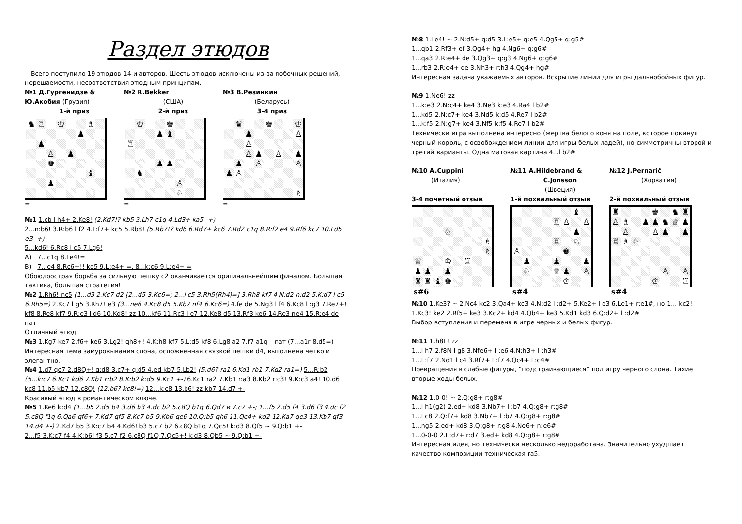Раздел этюдов
Всего поступило 19 этюдов 14-и авторов. Шесть этюдов исключены из-за побочных решений, нерешаемости, несоответствия этюдным принципам.
№1 Д.Гургенидзе & Ю.Акобия (Грузия)
1-й приз
№2 R.Bekker
(США)
2-й приз
№3 В.Резинкин
(Беларусь)
3-4 приз
| ♞ | ♖ | | ♔ | | | ♗ | |
| | | | | | ♟ | | |
| | ♟ | | | | | | |
| | | ♙ | | ♟ | | | |
| | | ♚ | | | | | |
| | | | | | | ♝ | |
| | | ♟ | | | | | |
=
| | ♔ | | | ♚ | | | |
| | | | ♟ | ♝ | | | |
| ♖ | | | | | | | |
| | | | ♟ | ♟ | | | |
| | ♞ | | | | | | |
| | | | | | ♙ | | |
| | | | | | ♘ | | |
=
| | ♛ | | | ♚ | | | ♔ |
| | | ♟ | | | | | ♙ |
| | | ♙ | | | | | |
| | | ♙ | ♟ | | ♙ | | ♟ |
| | ♟ | | ♙ | | | | ♙ |
| ♟ | ♙ | | | | | | |
| | | | | | | | ♗ |
=
№1 1.cb l h4+ 2.Ke8! (2.Kd7!? kb5 3.Lh7 c1q 4.Ld3+ ka5 -+)
2...n:b6! 3.R:b6 l f2 4.L:f7+ kc5 5.Rb8! (5.Rb7!? kd6 6.Rd7+ kc6 7.Rd2 c1q 8.R:f2 e4 9.Rf6 kc7 10.Ld5 e3 -+)
5...kd6! 6.Rc8 l c5 7.Lg6!
A) 7...c1q 8.Le4!=
B) 7...e4 8.Rc6+!! kd5 9.L:e4+ =, 8...k:c6 9.L:e4+ =
Обоюдоострая борьба за сильную пешку c2 оканчивается оригинальнейшим финалом. Большая тактика, большая стратегия!
№2 1.Rh6! nc5 (1...d3 2.Kc7 d2 [2...d5 3.Kc6=; 2...l c5 3.Rh5(Rh4)=] 3.Rh8 kf7 4.N:d2 n:d2 5.K:d7 l c5 6.Rh5=) 2.Kc7 l g5 3.Rh7! e3 (3...ne6 4.Kc8 d5 5.Kb7 nf4 6.Kc6=) 4.fe de 5.Ng3 l f4 6.Kc8 l :g3 7.Re7+! kf8 8.Re8 kf7 9.R:e3 l d6 10.Kd8! zz 10...kf6 11.Rc3 l e7 12.Ke8 d5 13.Rf3 ke6 14.Re3 ne4 15.R:e4 de – пат
Отличный этюд
№3 1.Kg7 ke7 2.f6+ ke6 3.Lg2! qh8+! 4.K:h8 kf7 5.L:d5 kf8 6.Lg8 a2 7.f7 a1q – пат (7...a1r 8.d5=)
Интересная тема замуровывания слона, осложненная связкой пешки d4, выполнена четко и элегантно.
№4 1.d7 qc7 2.d8Q+! q:d8 3.c7+ q:d5 4.ed kb7 5.Lb2! (5.d6? ra1 6.Kd1 rb1 7.Kd2 ra1=) 5...R:b2 (5...k:c7 6.Kc1 kd6 7.Kb1 r:b2 8.K:b2 k:d5 9.Kc1 +-) 6.Kc1 ra2 7.Kb1 r:a3 8.Kb2 r:c3! 9.K:c3 a4! 10.d6 kc8 11.b5 kb7 12.c8Q! (12.b6? kc8!=) 12...k:c8 13.b6! zz kb7 14.d7 +-
Красивый этюд в романтическом ключе.
№5 1.Ke6 k:d4 (1...b5 2.d5 b4 3.d6 b3 4.dc b2 5.c8Q b1q 6.Qd7 и 7.c7 +-; 1...f5 2.d5 f4 3.d6 f3 4.dc f2 5.c8Q f1q 6.Qa6 qf6+ 7.Kd7 qf5 8.Kc7 b5 9.Kb6 qe6 10.Q:b5 qh6 11.Qc4+ kd2 12.Ka7 qe3 13.Kb7 qf3 14.d4 +-) 2.Kd7 b5 3.K:c7 b4 4.Kd6! b3 5.c7 b2 6.c8Q b1q 7.Qc5! k:d3 8.Qf5 ~ 9.Q:b1 +-
2...f5 3.K:c7 f4 4.K:b6! f3 5.c7 f2 6.c8Q f1Q 7.Qc5+! k:d3 8.Qb5 ~ 9.Q:b1 +-
№8 1.Le4! ~ 2.N:d5+ q:d5 3.L:e5+ q:e5 4.Qg5+ q:g5#
1...qb1 2.Rf3+ ef 3.Qg4+ hg 4.Ng6+ q:g6#
1...qa3 2.R:e4+ de 3.Qg3+ q:g3 4.Ng6+ q:g6#
1...rb3 2.R:e4+ de 3.Nh3+ r:h3 4.Qg4+ hg#
Интересная задача уважаемых авторов. Вскрытие линии для игры дальнобойных фигур.
№9 1.Ne6! zz
1...k:e3 2.N:c4+ ke4 3.Ne3 k:e3 4.Ra4 l b2#
1...kd5 2.N:c7+ ke4 3.Nd5 k:d5 4.Re7 l b2#
1...k:f5 2.N:g7+ ke4 3.Nf5 k:f5 4.Re7 l b2#
Технически игра выполнена интересно (жертва белого коня на поле, которое покинул черный король, с освобождением линии для игры белых ладей), но симметричны второй и третий варианты. Одна матовая картина 4...l b2#
№10 A.Cuppini
(Италия)
№11 A.Hildebrand &
C.Jonsson
(Швеция)
№12 J.Pernarič
(Хорватия)
3-4 почетный отзыв 1-й похвальный отзыв 2-й похвальный отзыв
| | | | ♘ | | | | |
| | | | | | | | ♗ |
| | | | | | | | ♗ |
| ♕ | | | ♔ | | ♖ | | |
| ♟ | ♟ | | ♟ | | | | |
| ♜ | ♜ | ♝ | ♚ | | | | |
s#6
| | | | | | | ♝ | |
| | | | | ♖ | ♙ | | ♙ |
| | | | | | | ♟ | |
| | | | | ♖ | | ♘ | |
| ♙ | | | | | ♚ | | |
| | ♟ | | | ♟ | | | ♟ |
| | ♘ | | | ♕ | ♟ | | ♙ |
| | | | | | ♔ | | |
s#4
| ♜ | | | | ♚ | | ♞ | ♜ |
| ♙ | ♗ | | ♟ | ♟ | ♞ | ♕ | ♟ |
| | ♙ | | | ♙ | ♟ | | ♟ |
| ♖ | ♗ | ♘ | | | | | |
| | | | | | ♙ | | ♙ |
| | | | | ♔ | | | ♖ |
s#4
№10 1.Ke3? ~ 2.Nc4 kc2 3.Qa4+ kc3 4.N:d2 l :d2+ 5.Ke2+ l e3 6.Le1+ r:e1#, но 1... kc2!
1.Kc3! ke2 2.Rf5+ ke3 3.Kc2+ kd4 4.Qb4+ ke3 5.Kd1 kd3 6.Q:d2+ l :d2#
Выбор вступления и перемена в игре черных и белых фигур.
№11 1.h8L! zz
1...l h7 2.f8N l g8 3.Nfe6+ l :e6 4.N:h3+ l :h3#
1...l :f7 2.Nd1 l c4 3.Rf7+ l :f7 4.Qc4+ l :c4#
Превращения в слабые фигуры, “подстраивающиеся” под игру черного слона. Тихие вторые ходы белых.
№12 1.0-0! ~ 2.Q:g8+ r:g8#
1...l h1(g2) 2.ed+ kd8 3.Nb7+ l :b7 4.Q:g8+ r:g8#
1...l c8 2.Q:f7+ kd8 3.Nb7+ l :b7 4.Q:g8+ r:g8#
1...ng5 2.ed+ kd8 3.Q:g8+ r:g8 4.Ne6+ n:e6#
1...0-0-0 2.L:d7+ r:d7 3.ed+ kd8 4.Q:g8+ r:g8#
Интересная идея, но технически несколько недоработана. Значительно ухудшает качество композиции техническая ra5.